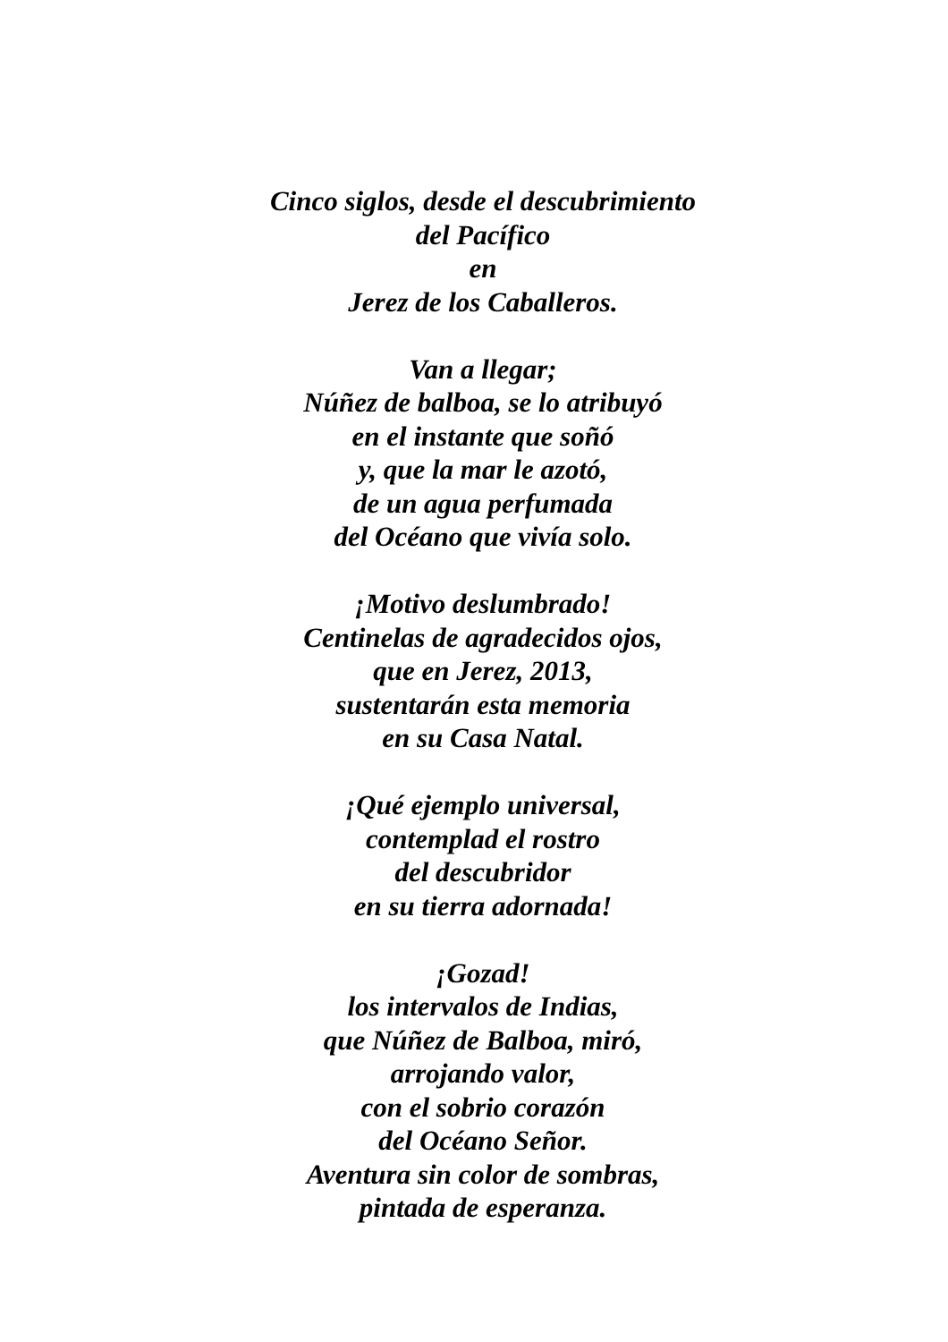Cinco siglos, desde el descubrimiento
del Pacífico
en
Jerez de los Caballeros.
Van a llegar;
Núñez de balboa, se lo atribuyó
en el instante que soñó
y, que la mar le azotó,
de un agua perfumada
del Océano que vivía solo.
¡Motivo deslumbrado!
Centinelas de agradecidos ojos,
que en Jerez, 2013,
sustentarán esta memoria
en su Casa Natal.
¡Qué ejemplo universal,
contemplad el rostro
del descubridor
en su tierra adornada!
¡Gozad!
los intervalos de Indias,
que Núñez de Balboa, miró,
arrojando valor,
con el sobrio corazón
del Océano Señor.
Aventura sin color de sombras,
pintada de esperanza.